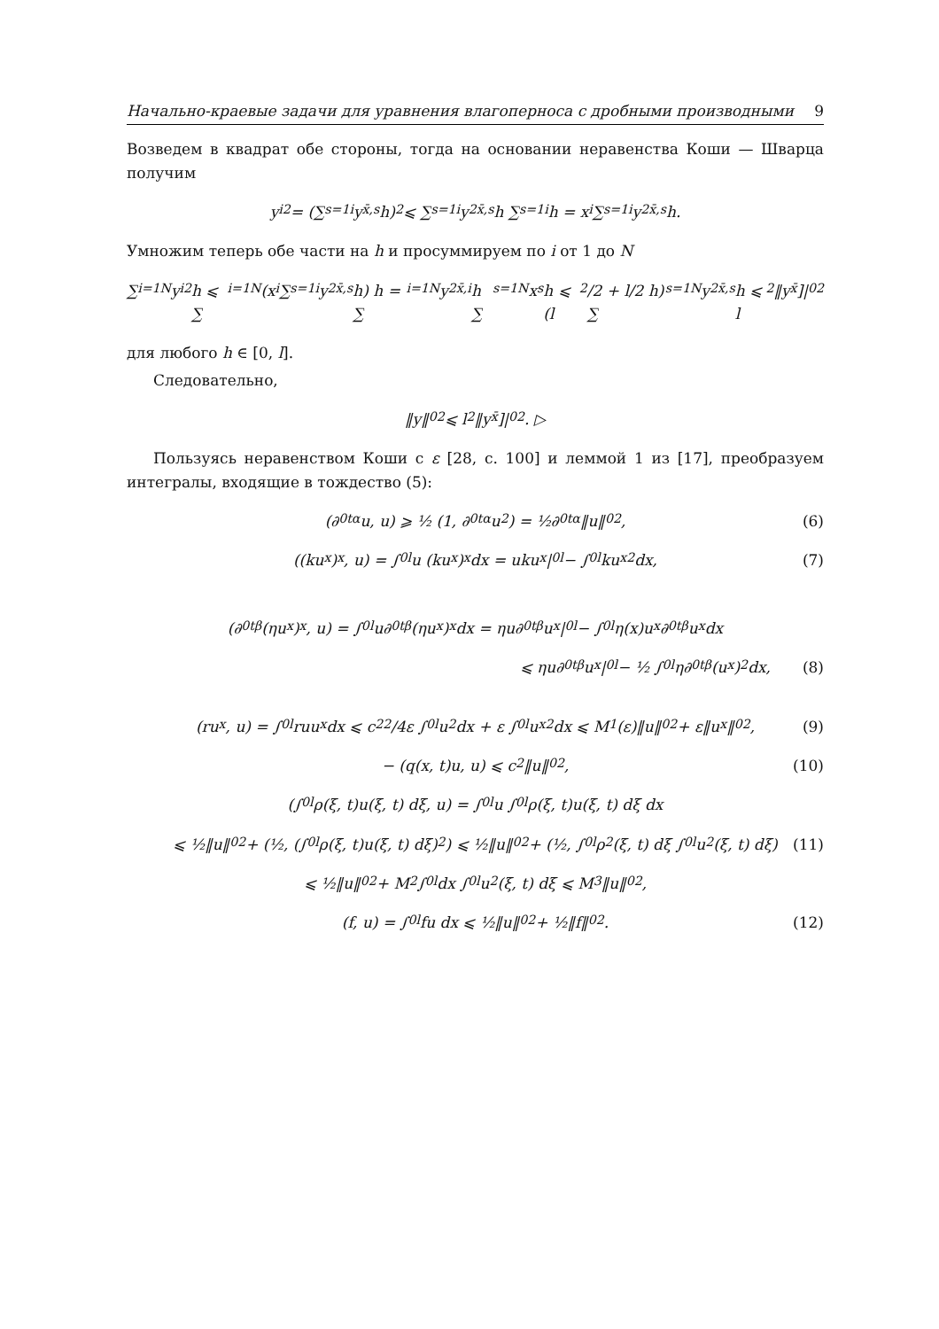Начально-краевые задачи для уравнения влагоперноса с дробными производными 9
Возведем в квадрат обе стороны, тогда на основании неравенства Коши — Шварца получим
y<sub>i</sub><sup>2</sup> = (∑<sub>s=1</sub><sup>i</sup> y<sub>x̄,s</sub>h)<sup>2</sup> ⩽ ∑<sub>s=1</sub><sup>i</sup> y<sup>2</sup><sub>x̄,s</sub>h ∑<sub>s=1</sub><sup>i</sup> h = x<sub>i</sub> ∑<sub>s=1</sub><sup>i</sup> y<sup>2</sup><sub>x̄,s</sub>h.
Умножим теперь обе части на h и просуммируем по i от 1 до N
∑<sub>i=1</sub><sup>N</sup> y<sub>i</sub><sup>2</sup>h ⩽ ∑<sub>i=1</sub><sup>N</sup> (x<sub>i</sub> ∑<sub>s=1</sub><sup>i</sup> y<sup>2</sup><sub>x̄,s</sub>h) h = ∑<sub>i=1</sub><sup>N</sup> y<sup>2</sup><sub>x̄,i</sub>h ∑<sub>s=1</sub><sup>N</sup> x<sub>s</sub>h ⩽ (l<sup>2</sup>/2 + l/2 h) ∑<sub>s=1</sub><sup>N</sup> y<sup>2</sup><sub>x̄,s</sub>h ⩽ l<sup>2</sup>‖y<sub>x̄</sub>]|<sub>0</sub><sup>2</sup>
для любого h ∈ [0, l].
Следовательно,
‖y‖<sub>0</sub><sup>2</sup> ⩽ l<sup>2</sup>‖y<sub>x̄</sub>]|<sub>0</sub><sup>2</sup>. ▷
Пользуясь неравенством Коши с ε [28, с. 100] и леммой 1 из [17], преобразуем интегралы, входящие в тождество (5):
(∂<sub>0t</sub><sup>α</sup>u, u) ⩾ ½ (1, ∂<sub>0t</sub><sup>α</sup>u<sup>2</sup>) = ½∂<sub>0t</sub><sup>α</sup>‖u‖<sub>0</sub><sup>2</sup>, (6)
((ku<sub>x</sub>)<sub>x</sub>, u) = ∫<sub>0</sub><sup>l</sup> u (ku<sub>x</sub>)<sub>x</sub> dx = uku<sub>x</sub>|<sub>0</sub><sup>l</sup> − ∫<sub>0</sub><sup>l</sup> ku<sub>x</sub><sup>2</sup> dx, (7)
(∂<sub>0t</sub><sup>β</sup>(ηu<sub>x</sub>)<sub>x</sub>, u) = ∫<sub>0</sub><sup>l</sup> u∂<sub>0t</sub><sup>β</sup>(ηu<sub>x</sub>)<sub>x</sub> dx = ηu∂<sub>0t</sub><sup>β</sup>u<sub>x</sub>|<sub>0</sub><sup>l</sup> − ∫<sub>0</sub><sup>l</sup> η(x)u<sub>x</sub>∂<sub>0t</sub><sup>β</sup>u<sub>x</sub> dx
⩽ ηu∂<sub>0t</sub><sup>β</sup>u<sub>x</sub>|<sub>0</sub><sup>l</sup> − ½ ∫<sub>0</sub><sup>l</sup> η∂<sub>0t</sub><sup>β</sup>(u<sub>x</sub>)<sup>2</sup> dx, (8)
(ru<sub>x</sub>, u) = ∫<sub>0</sub><sup>l</sup> ruu<sub>x</sub> dx ⩽ c<sub>2</sub><sup>2</sup>/4ε ∫<sub>0</sub><sup>l</sup> u<sup>2</sup> dx + ε ∫<sub>0</sub><sup>l</sup> u<sub>x</sub><sup>2</sup> dx ⩽ M<sub>1</sub>(ε)‖u‖<sub>0</sub><sup>2</sup> + ε‖u<sub>x</sub>‖<sub>0</sub><sup>2</sup>, (9)
− (q(x, t)u, u) ⩽ c<sub>2</sub>‖u‖<sub>0</sub><sup>2</sup>, (10)
(∫<sub>0</sub><sup>l</sup> ρ(ξ, t)u(ξ, t) dξ, u) = ∫<sub>0</sub><sup>l</sup> u ∫<sub>0</sub><sup>l</sup> ρ(ξ, t)u(ξ, t) dξ dx
⩽ ½‖u‖<sub>0</sub><sup>2</sup> + (½, (∫<sub>0</sub><sup>l</sup> ρ(ξ, t)u(ξ, t) dξ)<sup>2</sup>) ⩽ ½‖u‖<sub>0</sub><sup>2</sup> + (½, ∫<sub>0</sub><sup>l</sup> ρ<sup>2</sup>(ξ, t) dξ ∫<sub>0</sub><sup>l</sup> u<sup>2</sup>(ξ, t) dξ) (11)
⩽ ½‖u‖<sub>0</sub><sup>2</sup> + M<sub>2</sub> ∫<sub>0</sub><sup>l</sup> dx ∫<sub>0</sub><sup>l</sup> u<sup>2</sup>(ξ, t) dξ ⩽ M<sub>3</sub>‖u‖<sub>0</sub><sup>2</sup>,
(f, u) = ∫<sub>0</sub><sup>l</sup> fu dx ⩽ ½‖u‖<sub>0</sub><sup>2</sup> + ½‖f‖<sub>0</sub><sup>2</sup>. (12)